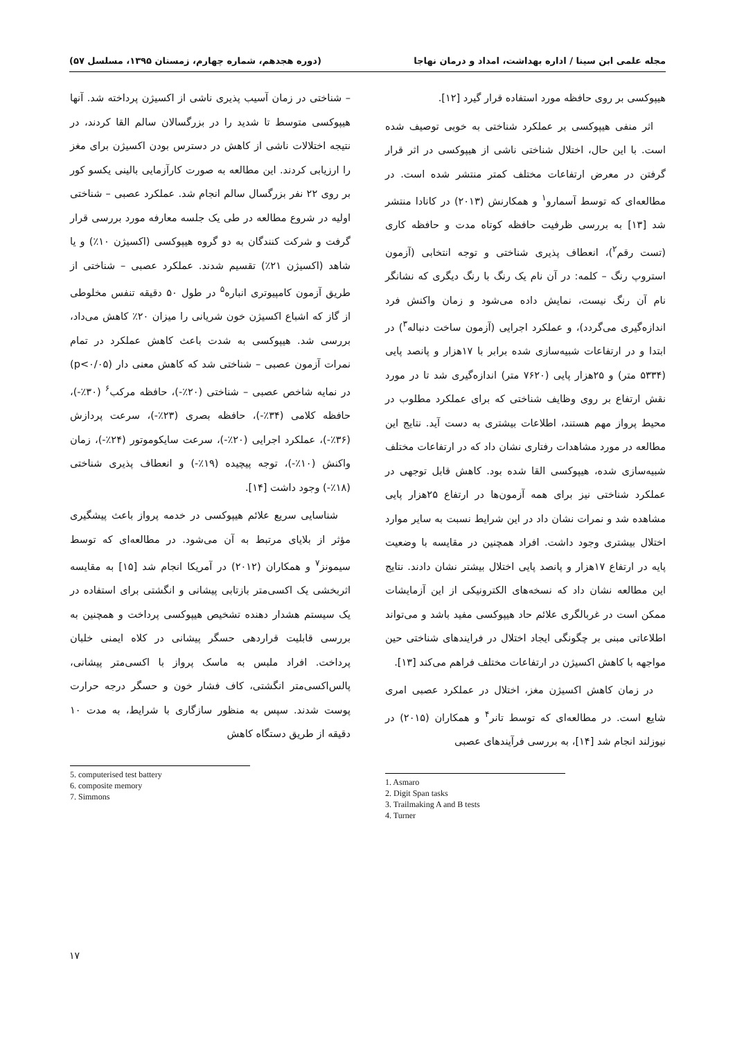مجله علمی ابن سینا / اداره بهداشت، امداد و درمان نهاجا (دوره هجدهم، شماره چهارم، زمستان ۱۳۹۵، مسلسل ۵۷)
هیپوکسی بر روی حافظه مورد استفاده قرار گیرد [۱۲].
اثر منفی هیپوکسی بر عملکرد شناختی به خوبی توصیف شده است. با این حال، اختلال شناختی ناشی از هیپوکسی در اثر قرار گرفتن در معرض ارتفاعات مختلف کمتر منتشر شده است. در مطالعه‌ای که توسط آسمارو<sup>۱</sup> و همکارنش (۲۰۱۳) در کانادا منتشر شد [۱۳] به بررسی ظرفیت حافظه کوتاه مدت و حافظه کاری (تست رقم<sup>۲</sup>)، انعطاف پذیری شناختی و توجه انتخابی (آزمون استروپ رنگ – کلمه: در آن نام یک رنگ با رنگ دیگری که نشانگر نام آن رنگ نیست، نمایش داده می‌شود و زمان واکنش فرد اندازه‌گیری می‌گردد)، و عملکرد اجرایی (آزمون ساخت دنباله<sup>۳</sup>) در ابتدا و در ارتفاعات شبیه‌سازی شده برابر با ۱۷هزار و پانصد پایی (۵۳۳۴ متر) و ۲۵هزار پایی (۷۶۲۰ متر) اندازه‌گیری شد تا در مورد نقش ارتفاع بر روی وظایف شناختی که برای عملکرد مطلوب در محیط پرواز مهم هستند، اطلاعات بیشتری به دست آید. نتایج این مطالعه در مورد مشاهدات رفتاری نشان داد که در ارتفاعات مختلف شبیه‌سازی شده، هیپوکسی القا شده بود. کاهش قابل توجهی در عملکرد شناختی نیز برای همه آزمون‌ها در ارتفاع ۲۵هزار پایی مشاهده شد و نمرات نشان داد در این شرایط نسبت به سایر موارد اختلال بیشتری وجود داشت. افراد همچنین در مقایسه با وضعیت پایه در ارتفاع ۱۷هزار و پانصد پایی اختلال بیشتر نشان دادند. نتایج این مطالعه نشان داد که نسخه‌های الکترونیکی از این آزمایشات ممکن است در غربالگری علائم حاد هیپوکسی مفید باشد و می‌تواند اطلاعاتی مبنی بر چگونگی ایجاد اختلال در فرایندهای شناختی حین مواجهه با کاهش اکسیژن در ارتفاعات مختلف فراهم می‌کند [۱۳].
در زمان کاهش اکسیژن مغز، اختلال در عملکرد عصبی امری شایع است. در مطالعه‌ای که توسط تانر<sup>۴</sup> و همکاران (۲۰۱۵) در نیوزلند انجام شد [۱۴]، به بررسی فرآیندهای عصبی
1. Asmaro
2. Digit Span tasks
3. Trailmaking A and B tests
4. Turner
– شناختی در زمان آسیب پذیری ناشی از اکسیژن پرداخته شد. آنها هیپوکسی متوسط تا شدید را در بزرگسالان سالم القا کردند، در نتیجه اختلالات ناشی از کاهش در دسترس بودن اکسیژن برای مغز را ارزیابی کردند. این مطالعه به صورت کارآزمایی بالینی یکسو کور بر روی ۲۲ نفر بزرگسال سالم انجام شد. عملکرد عصبی – شناختی اولیه در شروع مطالعه در طی یک جلسه معارفه مورد بررسی قرار گرفت و شرکت کنندگان به دو گروه هیپوکسی (اکسیژن ۱۰٪) و یا شاهد (اکسیژن ۲۱٪) تقسیم شدند. عملکرد عصبی – شناختی از طریق آزمون کامپیوتری انباره<sup>۵</sup> در طول ۵۰ دقیقه تنفس مخلوطی از گاز که اشباع اکسیژن خون شریانی را میزان ۲۰٪ کاهش می‌داد، بررسی شد. هیپوکسی به شدت باعث کاهش عملکرد در تمام نمرات آزمون عصبی – شناختی شد که کاهش معنی دار (p<۰/۰۵) در نمایه شاخص عصبی – شناختی (۲۰٪-)، حافظه مرکب<sup>۶</sup> (۳۰٪-)، حافظه کلامی (۳۴٪-)، حافظه بصری (۲۳٪-)، سرعت پردازش (۳۶٪-)، عملکرد اجرایی (۲۰٪-)، سرعت سایکوموتور (۲۴٪-)، زمان واکنش (۱۰٪-)، توجه پیچیده (۱۹٪-) و انعطاف پذیری شناختی (۱۸٪-) وجود داشت [۱۴].
شناسایی سریع علائم هیپوکسی در خدمه پرواز باعث پیشگیری مؤثر از بلایای مرتبط به آن می‌شود. در مطالعه‌ای که توسط سیمونز<sup>۷</sup> و همکاران (۲۰۱۲) در آمریکا انجام شد [۱۵] به مقایسه اثربخشی یک اکسی‌متر بازتابی پیشانی و انگشتی برای استفاده در یک سیستم هشدار دهنده تشخیص هیپوکسی پرداخت و همچنین به بررسی قابلیت قراردهی حسگر پیشانی در کلاه ایمنی خلبان پرداخت. افراد ملبس به ماسک پرواز با اکسی‌متر پیشانی، پالس‌اکسی‌متر انگشتی، کاف فشار خون و حسگر درجه حرارت پوست شدند. سپس به منظور سازگاری با شرایط، به مدت ۱۰ دقیقه از طریق دستگاه کاهش
5. computerised test battery
6. composite memory
7. Simmons
۱۷